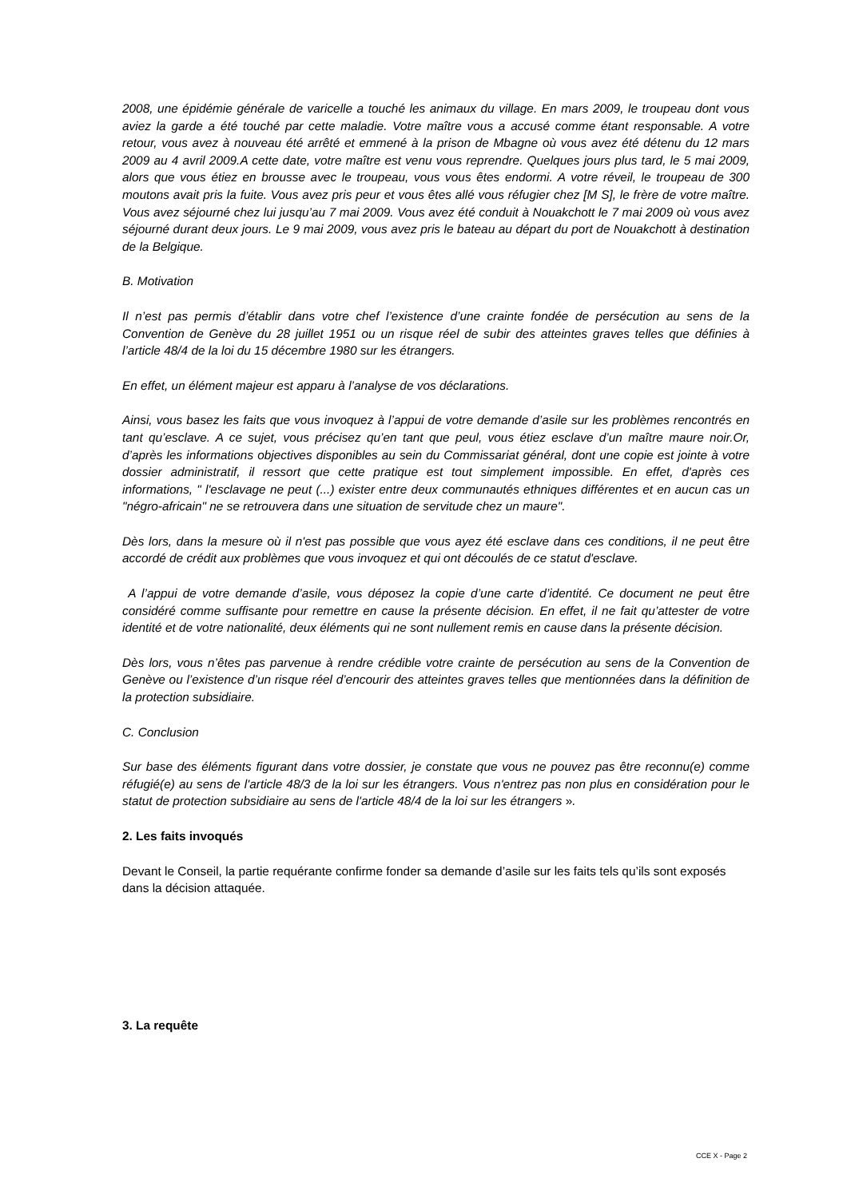2008, une épidémie générale de varicelle a touché les animaux du village. En mars 2009, le troupeau dont vous aviez la garde a été touché par cette maladie. Votre maître vous a accusé comme étant responsable. A votre retour, vous avez à nouveau été arrêté et emmené à la prison de Mbagne où vous avez été détenu du 12 mars 2009 au 4 avril 2009.A cette date, votre maître est venu vous reprendre. Quelques jours plus tard, le 5 mai 2009, alors que vous étiez en brousse avec le troupeau, vous vous êtes endormi. A votre réveil, le troupeau de 300 moutons avait pris la fuite. Vous avez pris peur et vous êtes allé vous réfugier chez [M S], le frère de votre maître. Vous avez séjourné chez lui jusqu’au 7 mai 2009. Vous avez été conduit à Nouakchott le 7 mai 2009 où vous avez séjourné durant deux jours. Le 9 mai 2009, vous avez pris le bateau au départ du port de Nouakchott à destination de la Belgique.
B. Motivation
Il n’est pas permis d’établir dans votre chef l’existence d’une crainte fondée de persécution au sens de la Convention de Genève du 28 juillet 1951 ou un risque réel de subir des atteintes graves telles que définies à l’article 48/4 de la loi du 15 décembre 1980 sur les étrangers.
En effet, un élément majeur est apparu à l’analyse de vos déclarations.
Ainsi, vous basez les faits que vous invoquez à l’appui de votre demande d’asile sur les problèmes rencontrés en tant qu’esclave. A ce sujet, vous précisez qu’en tant que peul, vous étiez esclave d’un maître maure noir.Or, d’après les informations objectives disponibles au sein du Commissariat général, dont une copie est jointe à votre dossier administratif, il ressort que cette pratique est tout simplement impossible. En effet, d'après ces informations, " l'esclavage ne peut (...) exister entre deux communautés ethniques différentes et en aucun cas un "négro-africain" ne se retrouvera dans une situation de servitude chez un maure".
Dès lors, dans la mesure où il n'est pas possible que vous ayez été esclave dans ces conditions, il ne peut être accordé de crédit aux problèmes que vous invoquez et qui ont découlés de ce statut d'esclave.
A l’appui de votre demande d’asile, vous déposez la copie d’une carte d’identité. Ce document ne peut être considéré comme suffisante pour remettre en cause la présente décision. En effet, il ne fait qu’attester de votre identité et de votre nationalité, deux éléments qui ne sont nullement remis en cause dans la présente décision.
Dès lors, vous n’êtes pas parvenue à rendre crédible votre crainte de persécution au sens de la Convention de Genève ou l’existence d’un risque réel d’encourir des atteintes graves telles que mentionnées dans la définition de la protection subsidiaire.
C. Conclusion
Sur base des éléments figurant dans votre dossier, je constate que vous ne pouvez pas être reconnu(e) comme réfugié(e) au sens de l'article 48/3 de la loi sur les étrangers. Vous n'entrez pas non plus en considération pour le statut de protection subsidiaire au sens de l'article 48/4 de la loi sur les étrangers ».
2. Les faits invoqués
Devant le Conseil, la partie requérante confirme fonder sa demande d’asile sur les faits tels qu’ils sont exposés dans la décision attaquée.
3. La requête
CCE X - Page 2